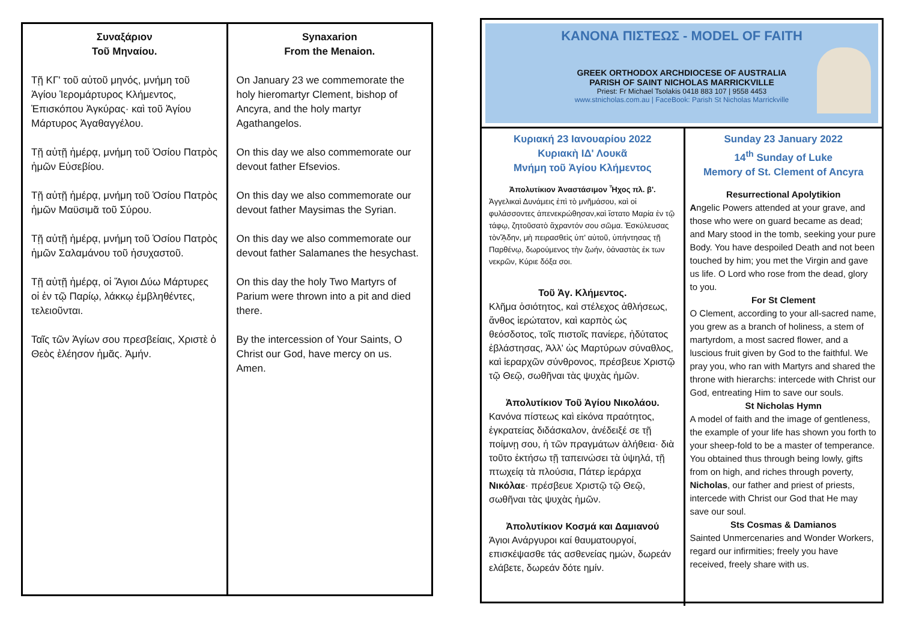Συναξάριον
Τοῦ Μηναίου.
Τῇ ΚΓ' τοῦ αὐτοῦ μηνός, μνήμη τοῦ Ἁγίου Ἱερομάρτυρος Κλήμεντος, Ἐπισκόπου Ἀγκύρας· καὶ τοῦ Ἁγίου Μάρτυρος Ἀγαθαγγέλου.
Τῇ αὐτῇ ἡμέρᾳ, μνήμη τοῦ Ὁσίου Πατρὸς ἡμῶν Εὐσεβίου.
Τῇ αὐτῇ ἡμέρᾳ, μνήμη τοῦ Ὁσίου Πατρὸς ἡμῶν Μαϋσιμᾶ τοῦ Σύρου.
Τῇ αὐτῇ ἡμέρᾳ, μνήμη τοῦ Ὁσίου Πατρὸς ἡμῶν Σαλαμάνου τοῦ ἡσυχαστοῦ.
Τῇ αὐτῇ ἡμέρᾳ, οἱ Ἅγιοι Δύω Μάρτυρες οἱ ἐν τῷ Παρίῳ, λάκκῳ ἐμβληθέντες, τελειοῦνται.
Ταῖς τῶν Ἁγίων σου πρεσβείαις, Χριστὲ ὁ Θεὸς ἐλέησον ἡμᾶς. Ἀμήν.
Synaxarion
From the Menaion.
On January 23 we commemorate the holy hieromartyr Clement, bishop of Ancyra, and the holy martyr Agathangelos.
On this day we also commemorate our devout father Efsevios.
On this day we also commemorate our devout father Maysimas the Syrian.
On this day we also commemorate our devout father Salamanes the hesychast.
On this day the holy Two Martyrs of Parium were thrown into a pit and died there.
By the intercession of Your Saints, O Christ our God, have mercy on us. Amen.
ΚΑΝΟΝΑ ΠΙΣΤΕΩΣ - MODEL OF FAITH
GREEK ORTHODOX ARCHDIOCESE OF AUSTRALIA
PARISH OF SAINT NICHOLAS MARRICKVILLE
Priest: Fr Michael Tsolakis 0418 883 107 | 9558 4453
www.stnicholas.com.au | FaceBook: Parish St Nicholas Marrickville
Κυριακή 23 Ιανουαρίου 2022
Κυριακὴ ΙΔ' Λουκᾶ
Μνήμη τοῦ Ἁγίου Κλήμεντος
Ἀπολυτίκιον Ἀναστάσιμον Ἦχος πλ. β'.
Ἀγγελικαὶ Δυνάμεις ἐπὶ τὸ μνῆμάσου, καὶ οἱ φυλάσσοντες ἀπενεκρώθησαν,καὶ ἵστατο Μαρία ἐν τῷ τάφῳ, ζητοῦσατὸ ἄχραντόν σου σῶμα. Ἐσκύλευσας τὸνᾌδην, μὴ πειρασθεὶς ὑπ' αὐτοῦ, ὑπήντησας τῇ Παρθένῳ, δωρούμενος τὴν ζωήν, ὁἀναστὰς ἐκ των νεκρῶν, Κύριε δόξα σοι.
Τοῦ Ἁγ. Κλήμεντος.
Κλῆμα ὁσιότητος, καὶ στέλεχος ἀθλήσεως, ἄνθος ἱερώτατον, καὶ καρπὸς ὡς θεόσδοτος, τοῖς πιστοῖς πανίερε, ἡδύτατος ἐβλάστησας, Ἀλλ' ὡς Μαρτύρων σύναθλος, καὶ ἱεραρχῶν σύνθρονος, πρέσβευε Χριστῷ τῷ Θεῷ, σωθῆναι τὰς ψυχὰς ἡμῶν.
Ἀπολυτίκιον Τοῦ Ἁγίου Νικολάου.
Κανόνα πίστεως καὶ εἰκόνα πραότητος, ἐγκρατείας διδάσκαλον, ἀνέδειξέ σε τῇ ποίμνῃ σου, ἡ τῶν πραγμάτων ἀλήθεια· διὰ τοῦτο ἐκτήσω τῇ ταπεινώσει τὰ ὑψηλά, τῇ πτωχείᾳ τὰ πλούσια, Πάτερ ἱεράρχα Νικόλαε· πρέσβευε Χριστῷ τῷ Θεῷ, σωθῆναι τὰς ψυχὰς ἡμῶν.
Ἀπολυτίκιον Κοσμά και Δαμιανού
Άγιοι Ανάργυροι καί θαυματουργοί, επισκέψασθε τάς ασθενείας ημών, δωρεάν ελάβετε, δωρεάν δότε ημίν.
Sunday 23 January 2022
14<sup>th</sup> Sunday of Luke
Memory of St. Clement of Ancyra
Resurrectional Apolytikion
Angelic Powers attended at your grave, and those who were on guard became as dead; and Mary stood in the tomb, seeking your pure Body. You have despoiled Death and not been touched by him; you met the Virgin and gave us life. O Lord who rose from the dead, glory to you.
For St Clement
O Clement, according to your all-sacred name, you grew as a branch of holiness, a stem of martyrdom, a most sacred flower, and a luscious fruit given by God to the faithful. We pray you, who ran with Martyrs and shared the throne with hierarchs: intercede with Christ our God, entreating Him to save our souls.
St Nicholas Hymn
A model of faith and the image of gentleness, the example of your life has shown you forth to your sheep-fold to be a master of temperance. You obtained thus through being lowly, gifts from on high, and riches through poverty, Nicholas, our father and priest of priests, intercede with Christ our God that He may save our soul.
Sts Cosmas & Damianos
Sainted Unmercenaries and Wonder Workers, regard our infirmities; freely you have received, freely share with us.